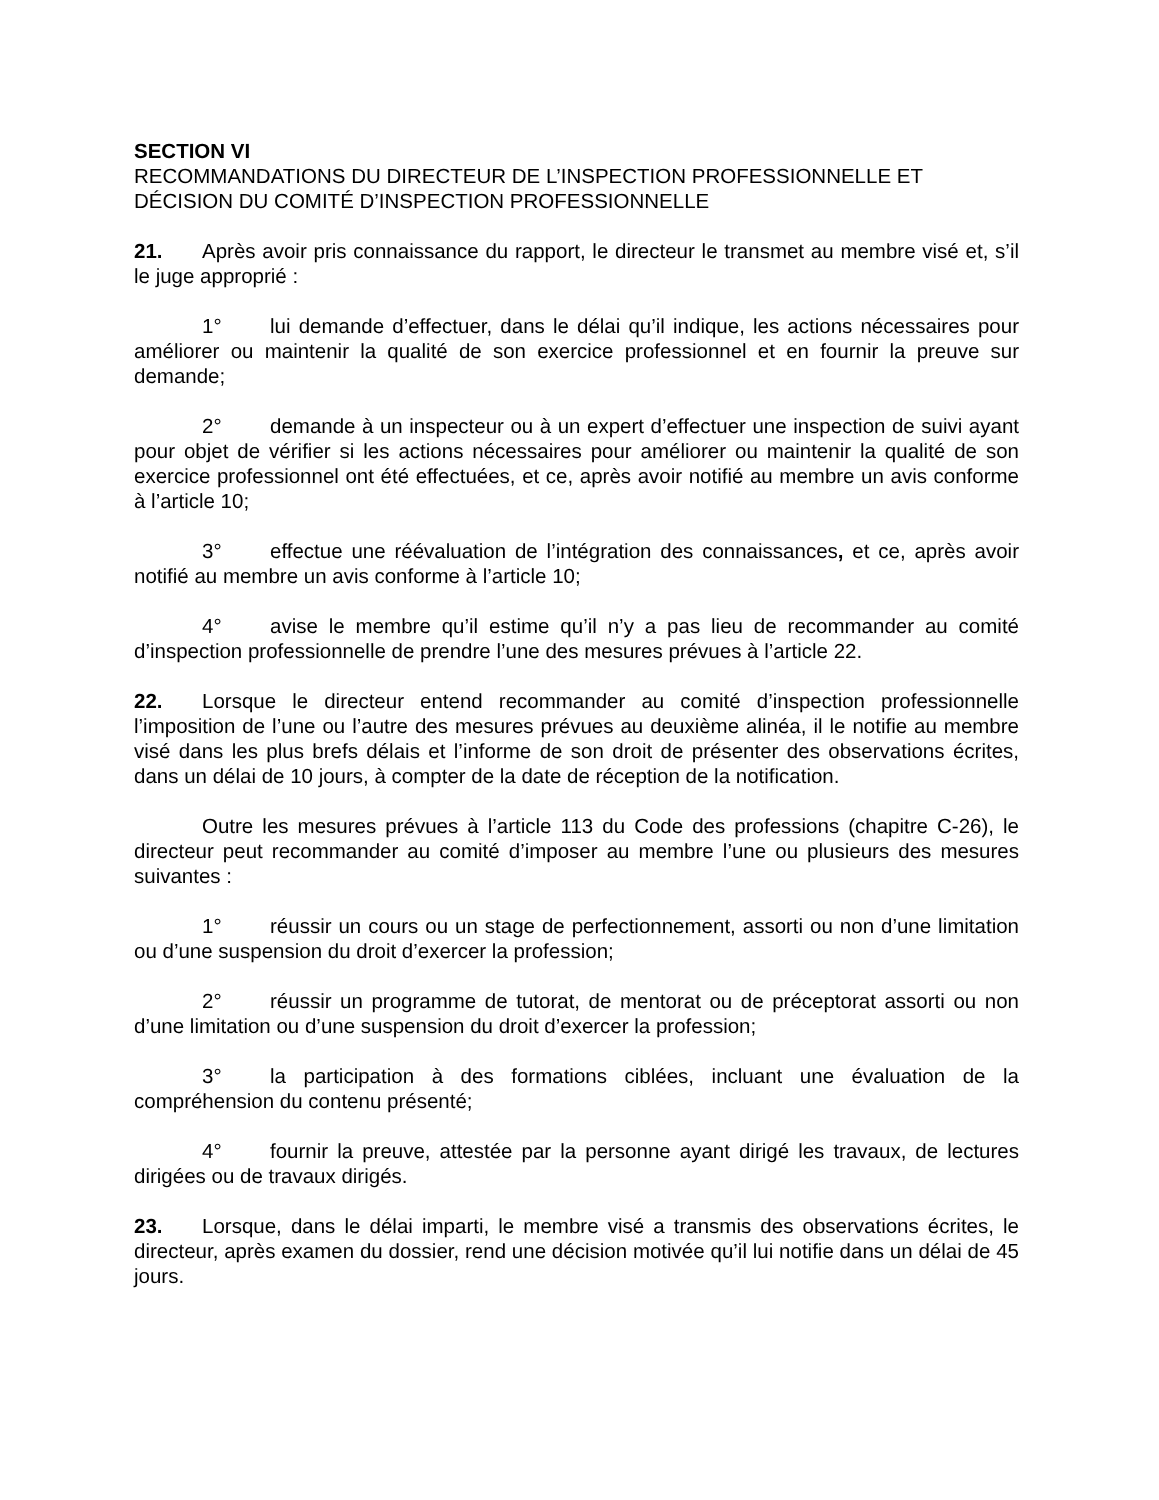SECTION VI
RECOMMANDATIONS DU DIRECTEUR DE L’INSPECTION PROFESSIONNELLE ET DÉCISION DU COMITÉ D’INSPECTION PROFESSIONNELLE
21. Après avoir pris connaissance du rapport, le directeur le transmet au membre visé et, s’il le juge approprié :
1° lui demande d’effectuer, dans le délai qu’il indique, les actions nécessaires pour améliorer ou maintenir la qualité de son exercice professionnel et en fournir la preuve sur demande;
2° demande à un inspecteur ou à un expert d’effectuer une inspection de suivi ayant pour objet de vérifier si les actions nécessaires pour améliorer ou maintenir la qualité de son exercice professionnel ont été effectuées, et ce, après avoir notifié au membre un avis conforme à l’article 10;
3° effectue une réévaluation de l’intégration des connaissances, et ce, après avoir notifié au membre un avis conforme à l’article 10;
4° avise le membre qu’il estime qu’il n’y a pas lieu de recommander au comité d’inspection professionnelle de prendre l’une des mesures prévues à l’article 22.
22. Lorsque le directeur entend recommander au comité d’inspection professionnelle l’imposition de l’une ou l’autre des mesures prévues au deuxième alinéa, il le notifie au membre visé dans les plus brefs délais et l’informe de son droit de présenter des observations écrites, dans un délai de 10 jours, à compter de la date de réception de la notification.
Outre les mesures prévues à l’article 113 du Code des professions (chapitre C-26), le directeur peut recommander au comité d’imposer au membre l’une ou plusieurs des mesures suivantes :
1° réussir un cours ou un stage de perfectionnement, assorti ou non d’une limitation ou d’une suspension du droit d’exercer la profession;
2° réussir un programme de tutorat, de mentorat ou de préceptorat assorti ou non d’une limitation ou d’une suspension du droit d’exercer la profession;
3° la participation à des formations ciblées, incluant une évaluation de la compréhension du contenu présenté;
4° fournir la preuve, attestée par la personne ayant dirigé les travaux, de lectures dirigées ou de travaux dirigés.
23. Lorsque, dans le délai imparti, le membre visé a transmis des observations écrites, le directeur, après examen du dossier, rend une décision motivée qu’il lui notifie dans un délai de 45 jours.